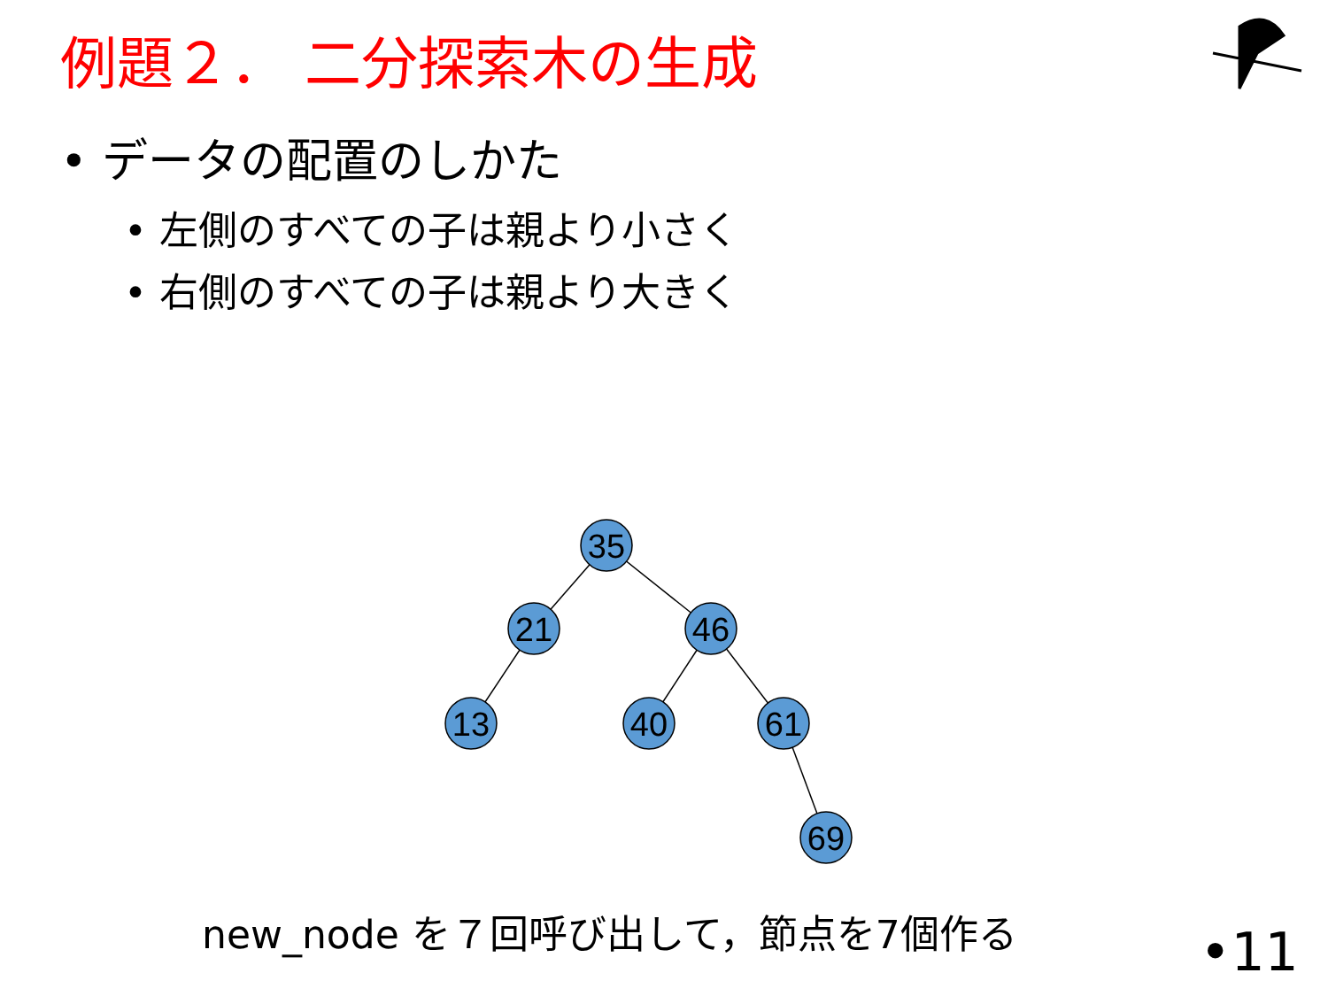例題２． 二分探索木の生成
• データの配置のしかた
• 左側のすべての子は親より小さく
• 右側のすべての子は親より大きく
35
21
46
13
40
61
69
new_node を７回呼び出して，節点を7個作る
•11